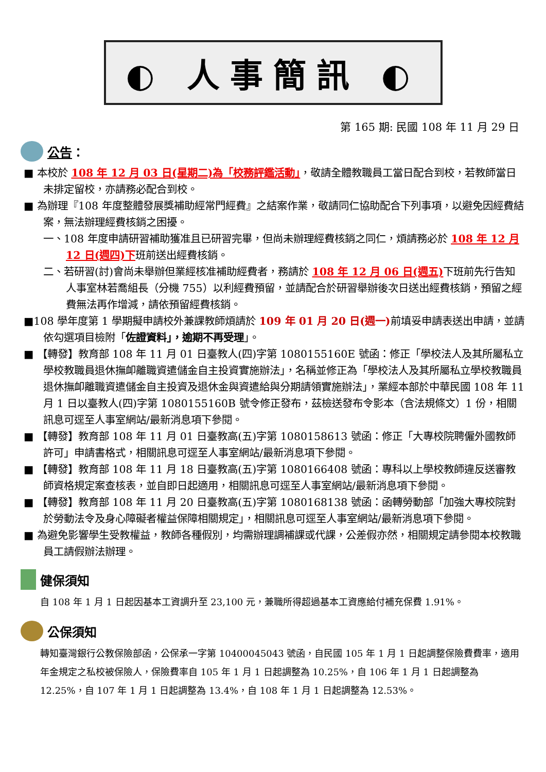◐ 人事簡訊 ◐
第 165 期: 民國 108 年 11 月 29 日
公告 ：
■ 本校於 108 年 12 月 03 日(星期二)為「校務評鑑活動」，敬請全體教職員工當日配合到校，若教師當日未排定留校，亦請務必配合到校。
■ 為辦理『108 年度整體發展獎補助經常門經費』之結案作業，敬請同仁協助配合下列事項，以避免因經費結案，無法辦理經費核銷之困擾。
一、108 年度申請研習補助獲准且已研習完畢，但尚未辦理經費核銷之同仁，煩請務必於 108 年 12 月 12 日(週四)下班前送出經費核銷。
二、若研習(討)會尚未舉辦但業經核准補助經費者，務請於 108 年 12 月 06 日(週五) 下班前先行告知人事室林若喬組長（分機 755）以利經費預留，並請配合於研習舉辦後次日送出經費核銷，預留之經費無法再作增減，請依預留經費核銷。
■108 學年度第 1 學期擬申請校外兼課教師煩請於 109 年 01 月 20 日(週一) 前填妥申請表送出申請，並請依勾選項目檢附「佐證資料」，逾期不再受理」。
■ 【轉發】教育部 108 年 11 月 01 日臺教人(四)字第 1080155160E 號函：修正「學校法人及其所屬私立學校教職員退休撫卹離職資遣儲金自主投資實施辦法」，名稱並修正為「學校法人及其所屬私立學校教職員退休撫卹離職資遣儲金自主投資及退休金與資遣給與分期請領實施辦法」，業經本部於中華民國 108 年 11 月 1 日以臺教人(四)字第 1080155160B 號令修正發布，茲檢送發布令影本（含法規條文）1 份，相關訊息可逕至人事室網站/最新消息項下參閱。
■ 【轉發】教育部 108 年 11 月 01 日臺教高(五)字第 1080158613 號函：修正「大專校院聘僱外國教師許可」申請書格式，相關訊息可逕至人事室網站/最新消息項下參閱。
■ 【轉發】教育部 108 年 11 月 18 日臺教高(五)字第 1080166408 號函：專科以上學校教師違反送審教師資格規定案查核表，並自即日起適用，相關訊息可逕至人事室網站/最新消息項下參閱。
■ 【轉發】教育部 108 年 11 月 20 日臺教高(五)字第 1080168138 號函：函轉勞動部「加強大專校院對於勞動法令及身心障礙者權益保障相關規定」，相關訊息可逕至人事室網站/最新消息項下參閱。
■ 為避免影響學生受教權益，教師各種假別，均需辦理調補課或代課，公差假亦然，相關規定請參閱本校教職員工請假辦法辦理。
健保須知
自 108 年 1 月 1 日起因基本工資調升至 23,100 元，兼職所得超過基本工資應給付補充保費 1.91%。
公保須知
轉知臺灣銀行公教保險部函，公保承一字第 10400045043 號函，自民國 105 年 1 月 1 日起調整保險費費率，適用年金規定之私校被保險人，保險費率自 105 年 1 月 1 日起調整為 10.25%，自 106 年 1 月 1 日起調整為 12.25%，自 107 年 1 月 1 日起調整為 13.4%，自 108 年 1 月 1 日起調整為 12.53%。